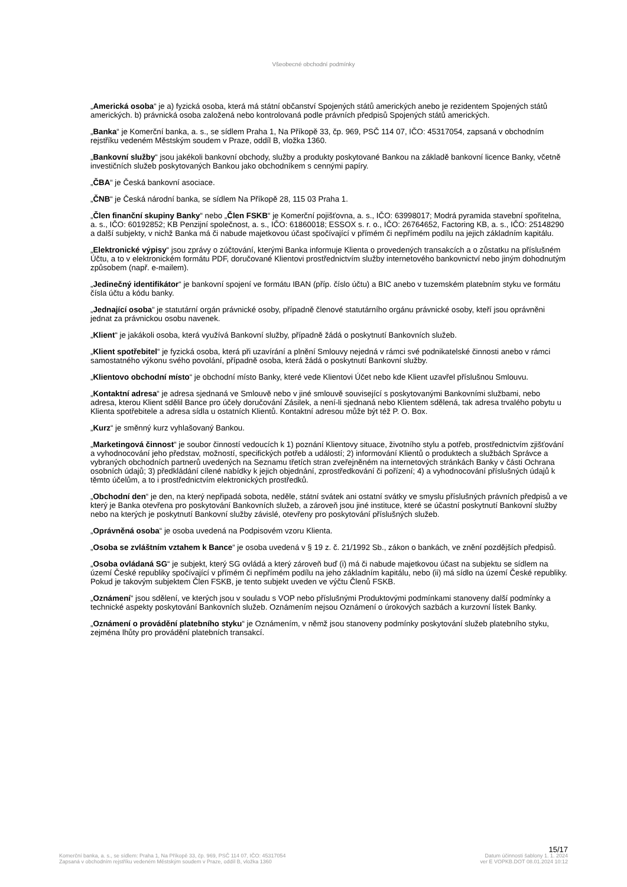Všeobecné obchodní podmínky
„Americká osoba“ je a) fyzická osoba, která má státní občanství Spojených států amerických anebo je rezidentem Spojených států amerických. b) právnická osoba založená nebo kontrolovaná podle právních předpisů Spojených států amerických.
„Banka“ je Komerční banka, a. s., se sídlem Praha 1, Na Příkopě 33, čp. 969, PSČ 114 07, IČO: 45317054, zapsaná v obchodním rejstříku vedeném Městským soudem v Praze, oddíl B, vložka 1360.
„Bankovní služby“ jsou jakékoli bankovní obchody, služby a produkty poskytované Bankou na základě bankovní licence Banky, včetně investičních služeb poskytovaných Bankou jako obchodníkem s cennými papíry.
„ČBA“ je Česká bankovní asociace.
„ČNB“ je Česká národní banka, se sídlem Na Příkopě 28, 115 03 Praha 1.
„Člen finanční skupiny Banky“ nebo „Člen FSKB“ je Komerční pojišťovna, a. s., IČO: 63998017; Modrá pyramida stavební spořitelna, a. s., IČO: 60192852; KB Penzijní společnost, a. s., IČO: 61860018; ESSOX s. r. o., IČO: 26764652, Factoring KB, a. s., IČO: 25148290 a další subjekty, v nichž Banka má či nabude majetkovou účast spočívající v přímém či nepřímém podílu na jejich základním kapitálu.
„Elektronické výpisy“ jsou zprávy o zúčtování, kterými Banka informuje Klienta o provedených transakcích a o zůstatku na příslušném Účtu, a to v elektronickém formátu PDF, doručované Klientovi prostřednictvím služby internetového bankovnictví nebo jiným dohodnutým způsobem (např. e-mailem).
„Jedinečný identifikátor“ je bankovní spojení ve formátu IBAN (příp. číslo účtu) a BIC anebo v tuzemském platebním styku ve formátu čísla účtu a kódu banky.
„Jednající osoba“ je statutární orgán právnické osoby, případně členové statutárního orgánu právnické osoby, kteří jsou oprávněni jednat za právnickou osobu navenek.
„Klient“ je jakákoli osoba, která využívá Bankovní služby, případně žádá o poskytnutí Bankovních služeb.
„Klient spotřebitel“ je fyzická osoba, která při uzavírání a plnění Smlouvy nejedná v rámci své podnikatelské činnosti anebo v rámci samostatného výkonu svého povolání, případně osoba, která žádá o poskytnutí Bankovní služby.
„Klientovo obchodní místo“ je obchodní místo Banky, které vede Klientovi Účet nebo kde Klient uzavřel příslušnou Smlouvu.
„Kontaktní adresa“ je adresa sjednaná ve Smlouvě nebo v jiné smlouvě související s poskytovanými Bankovními službami, nebo adresa, kterou Klient sdělil Bance pro účely doručování Zásilek, a není-li sjednaná nebo Klientem sdělená, tak adresa trvalého pobytu u Klienta spotřebitele a adresa sídla u ostatních Klientů. Kontaktní adresou může být též P. O. Box.
„Kurz“ je směnný kurz vyhlašovaný Bankou.
„Marketingová činnost“ je soubor činností vedoucích k 1) poznání Klientovy situace, životního stylu a potřeb, prostřednictvím zjišťování a vyhodnocování jeho představ, možností, specifických potřeb a událostí; 2) informování Klientů o produktech a službách Správce a vybraných obchodních partnerů uvedených na Seznamu třetích stran zveřejněném na internetových stránkách Banky v části Ochrana osobních údajů; 3) předkládání cílené nabídky k jejich objednání, zprostředkování či pořízení; 4) a vyhodnocování příslušných údajů k těmto účelům, a to i prostřednictvím elektronických prostředků.
„Obchodní den“ je den, na který nepřipadá sobota, neděle, státní svátek ani ostatní svátky ve smyslu příslušných právních předpisů a ve který je Banka otevřena pro poskytování Bankovních služeb, a zároveň jsou jiné instituce, které se účastní poskytnutí Bankovní služby nebo na kterých je poskytnutí Bankovní služby závislé, otevřeny pro poskytování příslušných služeb.
„Oprávněná osoba“ je osoba uvedená na Podpisovém vzoru Klienta.
„Osoba se zvláštním vztahem k Bance“ je osoba uvedená v § 19 z. č. 21/1992 Sb., zákon o bankách, ve znění pozdějších předpisů.
„Osoba ovládaná SG“ je subjekt, který SG ovládá a který zároveň buď (i) má či nabude majetkovou účast na subjektu se sídlem na území České republiky spočívající v přímém či nepřímém podílu na jeho základním kapitálu, nebo (ii) má sídlo na území České republiky. Pokud je takovým subjektem Člen FSKB, je tento subjekt uveden ve výčtu Členů FSKB.
„Oznámení“ jsou sdělení, ve kterých jsou v souladu s VOP nebo příslušnými Produktovými podmínkami stanoveny další podmínky a technické aspekty poskytování Bankovních služeb. Oznámením nejsou Oznámení o úrokových sazbách a kurzovní lístek Banky.
„Oznámení o provádění platebního styku“ je Oznámením, v němž jsou stanoveny podmínky poskytování služeb platebního styku, zejména lhůty pro provádění platebních transakcí.
15/17
Komerční banka, a. s., se sídlem: Praha 1, Na Příkopě 33, čp. 969, PSČ 114 07, IČO: 45317054 Datum účinnosti šablony 1. 1. 2024
Zapsaná v obchodním rejstříku vedeném Městským soudem v Praze, oddíl B, vložka 1360 ver E VOPKB.DOT 08.01.2024 10:12